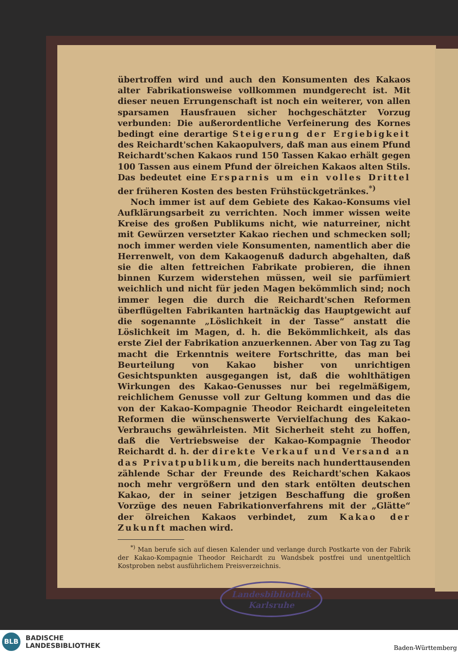übertroffen wird und auch den Konsumenten des Kakaos alter Fabrikationsweise vollkommen mundgerecht ist. Mit dieser neuen Errungenschaft ist noch ein weiterer, von allen sparsamen Hausfrauen sicher hochgeschätzter Vorzug verbunden: Die außerordentliche Verfeinerung des Kornes bedingt eine derartige Steigerung der Ergiebigkeit des Reichardt'schen Kakaopulvers, daß man aus einem Pfund Reichardt'schen Kakaos rund 150 Tassen Kakao erhält gegen 100 Tassen aus einem Pfund der ölreichen Kakaos alten Stils. Das bedeutet eine Ersparnis um ein volles Drittel der früheren Kosten des besten Frühstückgetränkes.<sup>*)</sup>
Noch immer ist auf dem Gebiete des Kakao-Konsums viel Aufklärungsarbeit zu verrichten. Noch immer wissen weite Kreise des großen Publikums nicht, wie naturreiner, nicht mit Gewürzen versetzter Kakao riechen und schmecken soll; noch immer werden viele Konsumenten, namentlich aber die Herrenwelt, von dem Kakaogenuß dadurch abgehalten, daß sie die alten fettreichen Fabrikate probieren, die ihnen binnen Kurzem widerstehen müssen, weil sie parfümiert weichlich und nicht für jeden Magen bekömmlich sind; noch immer legen die durch die Reichardt'schen Reformen überflügelten Fabrikanten hartnäckig das Hauptgewicht auf die sogenannte „Löslichkeit in der Tasse“ anstatt die Löslichkeit im Magen, d. h. die Bekömmlichkeit, als das erste Ziel der Fabrikation anzuerkennen. Aber von Tag zu Tag macht die Erkenntnis weitere Fortschritte, das man bei Beurteilung von Kakao bisher von unrichtigen Gesichtspunkten ausgegangen ist, daß die wohlthätigen Wirkungen des Kakao-Genusses nur bei regelmäßigem, reichlichem Genusse voll zur Geltung kommen und das die von der Kakao-Kompagnie Theodor Reichardt eingeleiteten Reformen die wünschenswerte Vervielfachung des Kakao-Verbrauchs gewährleisten. Mit Sicherheit steht zu hoffen, daß die Vertriebsweise der Kakao-Kompagnie Theodor Reichardt d. h. der direkte Verkauf und Versand an das Privatpublikum, die bereits nach hunderttausenden zählende Schar der Freunde des Reichardt'schen Kakaos noch mehr vergrößern und den stark entölten deutschen Kakao, der in seiner jetzigen Beschaffung die großen Vorzüge des neuen Fabrikationverfahrens mit der „Glätte“ der ölreichen Kakaos verbindet, zum Kakao der Zukunft machen wird.
<sup>*)</sup> Man berufe sich auf diesen Kalender und verlange durch Postkarte von der Fabrik der Kakao-Kompagnie Theodor Reichardt zu Wandsbek postfrei und unentgeltlich Kostproben nebst ausführlichem Preisverzeichnis.
Landesbibliothek
Karlsruhe
BLB
BADISCHE
LANDESBIBLIOTHEK
Baden-Württemberg